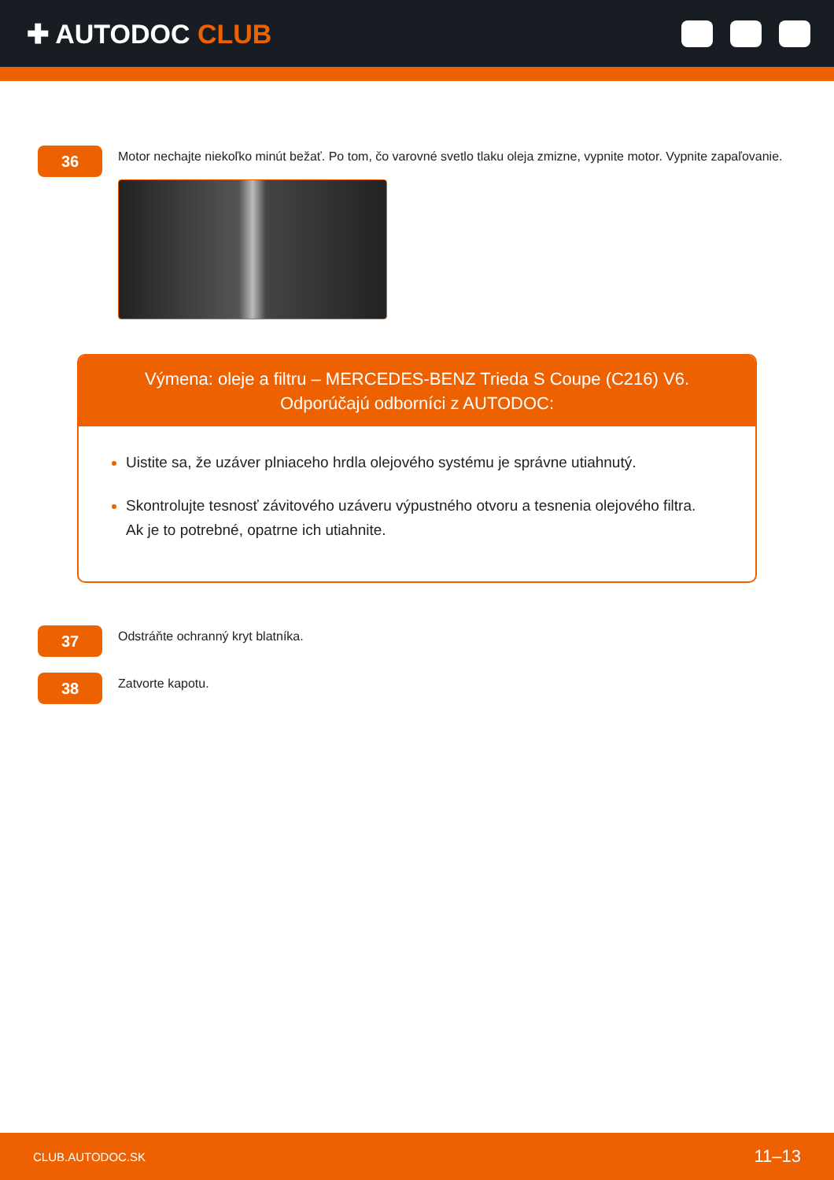✚ AUTODOC CLUB
36
Motor nechajte niekoľko minút bežať. Po tom, čo varovné svetlo tlaku oleja zmizne, vypnite motor. Vypnite zapaľovanie.
Výmena: oleje a filtru – MERCEDES-BENZ Trieda S Coupe (C216) V6.
Odporúčajú odborníci z AUTODOC:
Uistite sa, že uzáver plniaceho hrdla olejového systému je správne utiahnutý.
Skontrolujte tesnosť závitového uzáveru výpustného otvoru a tesnenia olejového filtra. Ak je to potrebné, opatrne ich utiahnite.
37
Odstráňte ochranný kryt blatníka.
38
Zatvorte kapotu.
CLUB.AUTODOC.SK 11–13